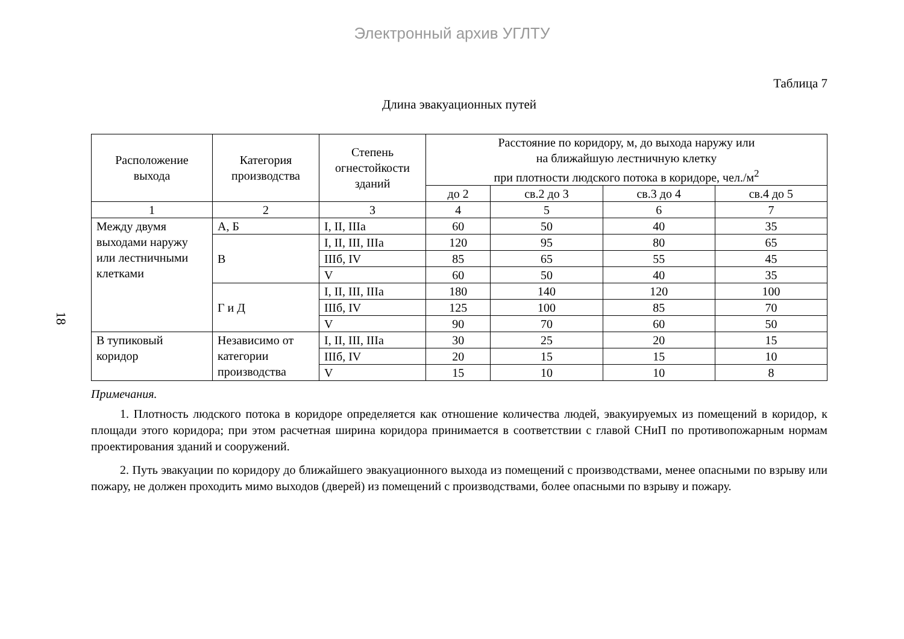Электронный архив УГЛТУ
18
Таблица 7
Длина эвакуационных путей
| Расположение выхода | Категория производства | Степень огнестойкости зданий | Расстояние по коридору, м, до выхода наружу или на ближайшую лестничную клетку при плотности людского потока в коридоре, чел./м<sup>2</sup> | | | |
| --- | --- | --- | --- | --- | --- | --- |
| | | | до 2 | св.2 до 3 | св.3 до 4 | св.4 до 5 |
| 1 | 2 | 3 | 4 | 5 | 6 | 7 |
| Между двумя выходами наружу или лестничными клетками | А, Б | I, II, IIIа | 60 | 50 | 40 | 35 |
| | В | I, II, III, IIIа | 120 | 95 | 80 | 65 |
| | | IIIб, IV | 85 | 65 | 55 | 45 |
| | | V | 60 | 50 | 40 | 35 |
| | Г и Д | I, II, III, IIIа | 180 | 140 | 120 | 100 |
| | | IIIб, IV | 125 | 100 | 85 | 70 |
| | | V | 90 | 70 | 60 | 50 |
| В тупиковый коридор | Независимо от категории производства | I, II, III, IIIа | 30 | 25 | 20 | 15 |
| | | IIIб, IV | 20 | 15 | 15 | 10 |
| | | V | 15 | 10 | 10 | 8 |
Примечания.
1. Плотность людского потока в коридоре определяется как отношение количества людей, эвакуируемых из помещений в коридор, к площади этого коридора; при этом расчетная ширина коридора принимается в соответствии с главой СНиП по противопожарным нормам проектирования зданий и сооружений.
2. Путь эвакуации по коридору до ближайшего эвакуационного выхода из помещений с производствами, менее опасными по взрыву или пожару, не должен проходить мимо выходов (дверей) из помещений с производствами, более опасными по взрыву и пожару.